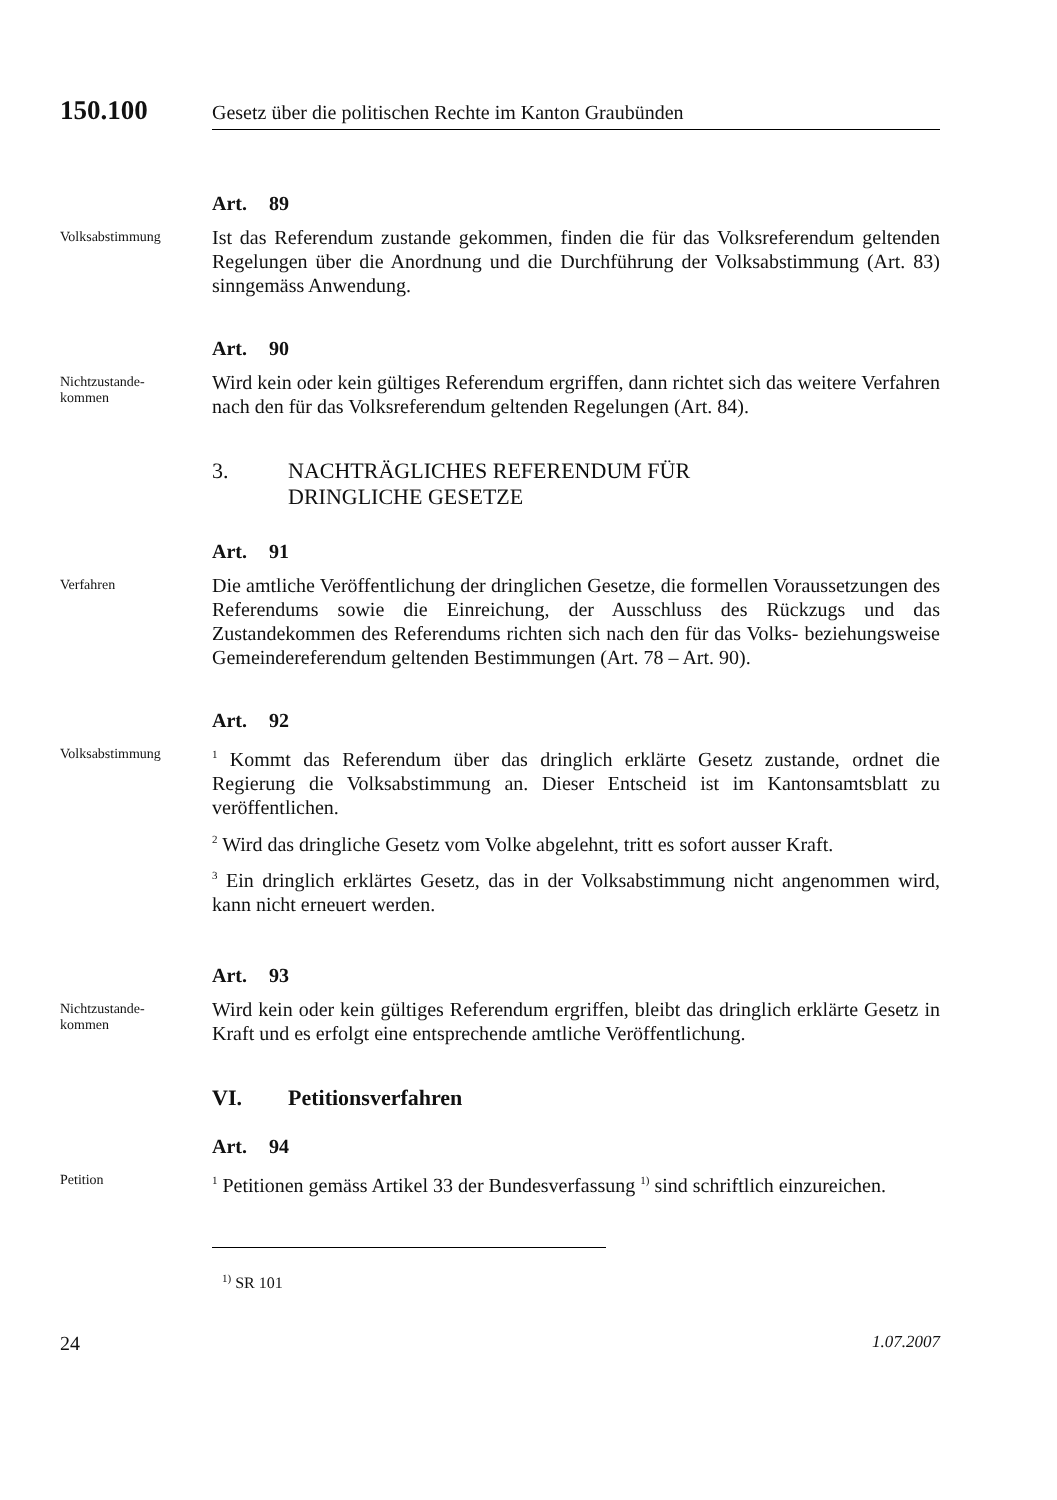150.100
Gesetz über die politischen Rechte im Kanton Graubünden
Art. 89
Volksabstimmung
Ist das Referendum zustande gekommen, finden die für das Volksreferendum geltenden Regelungen über die Anordnung und die Durchführung der Volksabstimmung (Art. 83) sinngemäss Anwendung.
Art. 90
Nichtzustande-
kommen
Wird kein oder kein gültiges Referendum ergriffen, dann richtet sich das weitere Verfahren nach den für das Volksreferendum geltenden Regelungen (Art. 84).
3. NACHTRÄGLICHES REFERENDUM FÜR
DRINGLICHE GESETZE
Art. 91
Verfahren
Die amtliche Veröffentlichung der dringlichen Gesetze, die formellen Voraussetzungen des Referendums sowie die Einreichung, der Ausschluss des Rückzugs und das Zustandekommen des Referendums richten sich nach den für das Volks- beziehungsweise Gemeindereferendum geltenden Bestimmungen (Art. 78 – Art. 90).
Art. 92
Volksabstimmung
<sup>1</sup> Kommt das Referendum über das dringlich erklärte Gesetz zustande, ordnet die Regierung die Volksabstimmung an. Dieser Entscheid ist im Kantonsamtsblatt zu veröffentlichen.
<sup>2</sup> Wird das dringliche Gesetz vom Volke abgelehnt, tritt es sofort ausser Kraft.
<sup>3</sup> Ein dringlich erklärtes Gesetz, das in der Volksabstimmung nicht angenommen wird, kann nicht erneuert werden.
Art. 93
Nichtzustande-
kommen
Wird kein oder kein gültiges Referendum ergriffen, bleibt das dringlich erklärte Gesetz in Kraft und es erfolgt eine entsprechende amtliche Veröffentlichung.
VI. Petitionsverfahren
Art. 94
Petition
<sup>1</sup> Petitionen gemäss Artikel 33 der Bundesverfassung <sup>1)</sup> sind schriftlich einzureichen.
<sup>1)</sup> SR 101
24 1.07.2007